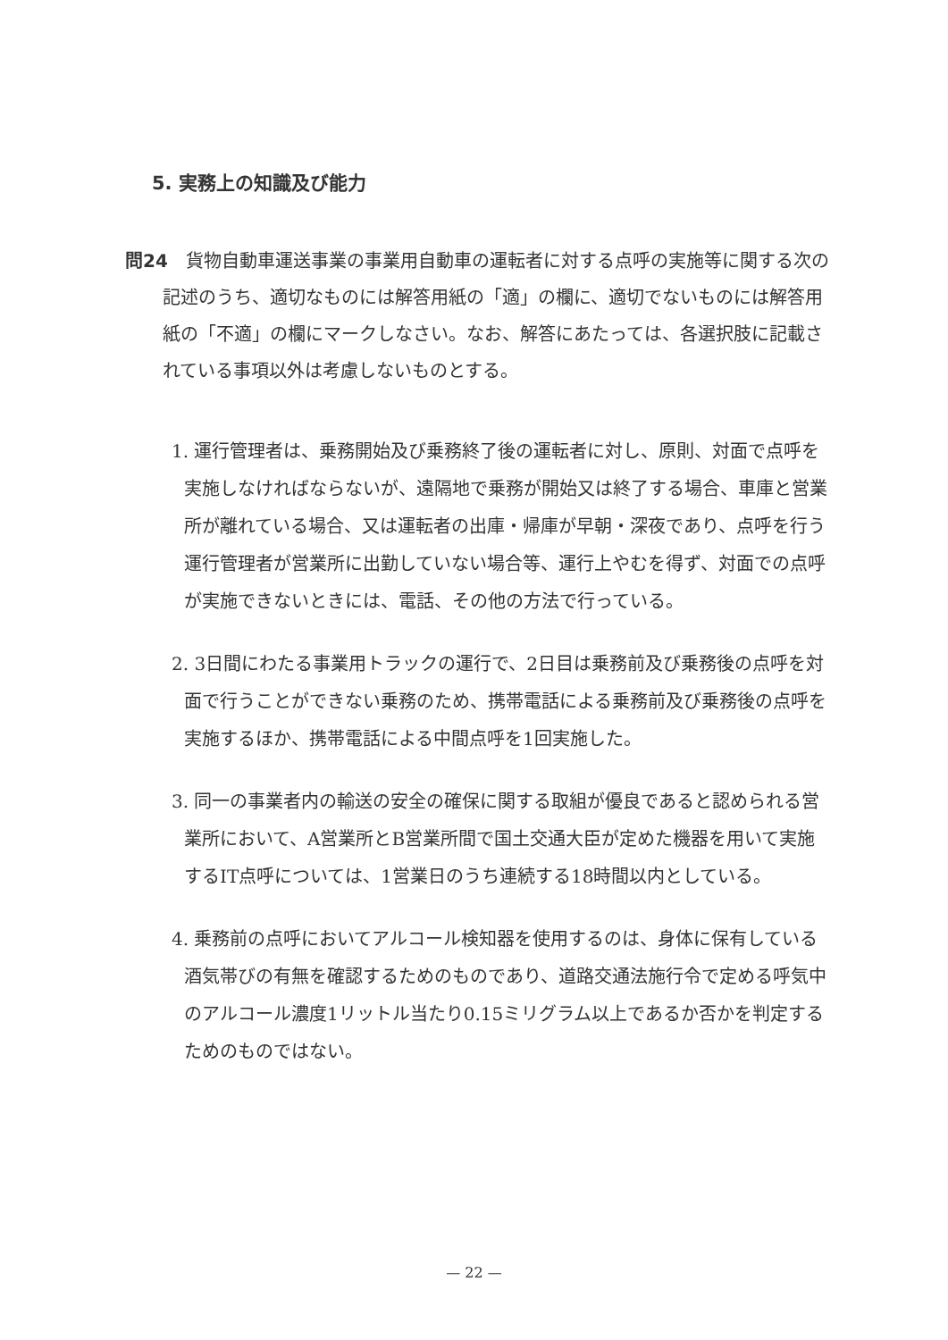5. 実務上の知識及び能力
問24 貨物自動車運送事業の事業用自動車の運転者に対する点呼の実施等に関する次の記述のうち、適切なものには解答用紙の「適」の欄に、適切でないものには解答用紙の「不適」の欄にマークしなさい。なお、解答にあたっては、各選択肢に記載されている事項以外は考慮しないものとする。
1. 運行管理者は、乗務開始及び乗務終了後の運転者に対し、原則、対面で点呼を実施しなければならないが、遠隔地で乗務が開始又は終了する場合、車庫と営業所が離れている場合、又は運転者の出庫・帰庫が早朝・深夜であり、点呼を行う運行管理者が営業所に出勤していない場合等、運行上やむを得ず、対面での点呼が実施できないときには、電話、その他の方法で行っている。
2. 3日間にわたる事業用トラックの運行で、2日目は乗務前及び乗務後の点呼を対面で行うことができない乗務のため、携帯電話による乗務前及び乗務後の点呼を実施するほか、携帯電話による中間点呼を1回実施した。
3. 同一の事業者内の輸送の安全の確保に関する取組が優良であると認められる営業所において、A営業所とB営業所間で国土交通大臣が定めた機器を用いて実施するIT点呼については、1営業日のうち連続する18時間以内としている。
4. 乗務前の点呼においてアルコール検知器を使用するのは、身体に保有している酒気帯びの有無を確認するためのものであり、道路交通法施行令で定める呼気中のアルコール濃度1リットル当たり0.15ミリグラム以上であるか否かを判定するためのものではない。
— 22 —